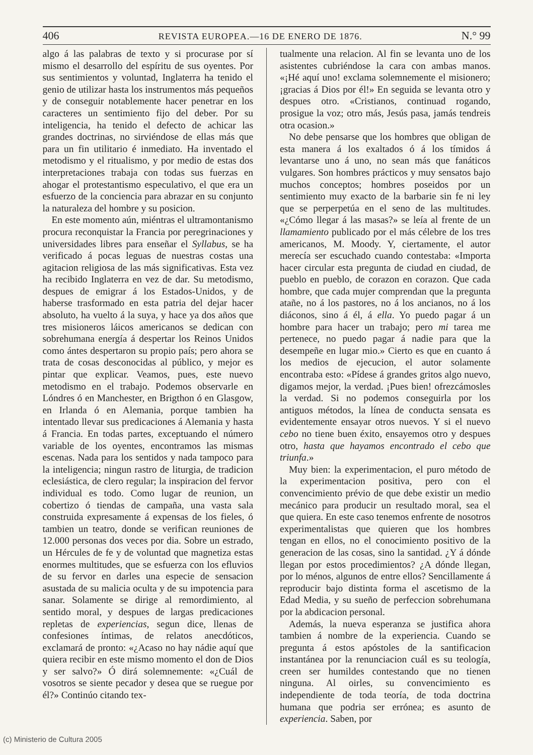406 REVISTA EUROPEA.—16 DE ENERO DE 1876. N.° 99
algo á las palabras de texto y si procurase por sí mismo el desarrollo del espíritu de sus oyentes. Por sus sentimientos y voluntad, Inglaterra ha tenido el genio de utilizar hasta los instrumentos más pequeños y de conseguir notablemente hacer penetrar en los caracteres un sentimiento fijo del deber. Por su inteligencia, ha tenido el defecto de achicar las grandes doctrinas, no sirviéndose de ellas más que para un fin utilitario é inmediato. Ha inventado el metodismo y el ritualismo, y por medio de estas dos interpretaciones trabaja con todas sus fuerzas en ahogar el protestantismo especulativo, el que era un esfuerzo de la conciencia para abrazar en su conjunto la naturaleza del hombre y su posicion.
En este momento aún, miéntras el ultramontanismo procura reconquistar la Francia por peregrinaciones y universidades libres para enseñar el Syllabus, se ha verificado á pocas leguas de nuestras costas una agitacion religiosa de las más significativas. Esta vez ha recibido Inglaterra en vez de dar. Su metodismo, despues de emigrar á los Estados-Unidos, y de haberse trasformado en esta patria del dejar hacer absoluto, ha vuelto á la suya, y hace ya dos años que tres misioneros láicos americanos se dedican con sobrehumana energía á despertar los Reinos Unidos como ántes despertaron su propio país; pero ahora se trata de cosas desconocidas al público, y mejor es pintar que explicar. Veamos, pues, este nuevo metodismo en el trabajo. Podemos observarle en Lóndres ó en Manchester, en Brigthon ó en Glasgow, en Irlanda ó en Alemania, porque tambien ha intentado llevar sus predicaciones á Alemania y hasta á Francia. En todas partes, exceptuando el número variable de los oyentes, encontramos las mismas escenas. Nada para los sentidos y nada tampoco para la inteligencia; ningun rastro de liturgia, de tradicion eclesiástica, de clero regular; la inspiracion del fervor individual es todo. Como lugar de reunion, un cobertizo ó tiendas de campaña, una vasta sala construida expresamente á expensas de los fieles, ó tambien un teatro, donde se verifican reuniones de 12.000 personas dos veces por dia. Sobre un estrado, un Hércules de fe y de voluntad que magnetiza estas enormes multitudes, que se esfuerza con los efluvios de su fervor en darles una especie de sensacion asustada de su malicia oculta y de su impotencia para sanar. Solamente se dirige al remordimiento, al sentido moral, y despues de largas predicaciones repletas de experiencias, segun dice, llenas de confesiones íntimas, de relatos anecdóticos, exclamará de pronto: «¿Acaso no hay nádie aquí que quiera recibir en este mismo momento el don de Dios y ser salvo?» Ó dirá solemnemente: «¿Cuál de vosotros se siente pecador y desea que se ruegue por él?» Continúo citando tex-
tualmente una relacion. Al fin se levanta uno de los asistentes cubriéndose la cara con ambas manos. «¡Hé aquí uno! exclama solemnemente el misionero; ¡gracias á Dios por él!» En seguida se levanta otro y despues otro. «Cristianos, continuad rogando, prosigue la voz; otro más, Jesús pasa, jamás tendreis otra ocasion.»
No debe pensarse que los hombres que obligan de esta manera á los exaltados ó á los tímidos á levantarse uno á uno, no sean más que fanáticos vulgares. Son hombres prácticos y muy sensatos bajo muchos conceptos; hombres poseidos por un sentimiento muy exacto de la barbarie sin fe ni ley que se perperpetúa en el seno de las multitudes. «¿Cómo llegar á las masas?» se leía al frente de un llamamiento publicado por el más célebre de los tres americanos, M. Moody. Y, ciertamente, el autor merecía ser escuchado cuando contestaba: «Importa hacer circular esta pregunta de ciudad en ciudad, de pueblo en pueblo, de corazon en corazon. Que cada hombre, que cada mujer comprendan que la pregunta atañe, no á los pastores, no á los ancianos, no á los diáconos, sino á él, á ella. Yo puedo pagar á un hombre para hacer un trabajo; pero mi tarea me pertenece, no puedo pagar á nadie para que la desempeñe en lugar mio.» Cierto es que en cuanto á los medios de ejecucion, el autor solamente encontraba esto: «Pídese á grandes gritos algo nuevo, digamos mejor, la verdad. ¡Pues bien! ofrezcámosles la verdad. Si no podemos conseguirla por los antiguos métodos, la línea de conducta sensata es evidentemente ensayar otros nuevos. Y si el nuevo cebo no tiene buen éxito, ensayemos otro y despues otro, hasta que hayamos encontrado el cebo que triunfa.»
Muy bien: la experimentacion, el puro método de la experimentacion positiva, pero con el convencimiento prévio de que debe existir un medio mecánico para producir un resultado moral, sea el que quiera. En este caso tenemos enfrente de nosotros experimentalistas que quieren que los hombres tengan en ellos, no el conocimiento positivo de la generacion de las cosas, sino la santidad. ¿Y á dónde llegan por estos procedimientos? ¿A dónde llegan, por lo ménos, algunos de entre ellos? Sencillamente á reproducir bajo distinta forma el ascetismo de la Edad Media, y su sueño de perfeccion sobrehumana por la abdicacion personal.
Además, la nueva esperanza se justifica ahora tambien á nombre de la experiencia. Cuando se pregunta á estos apóstoles de la santificacion instantánea por la renunciacion cuál es su teología, creen ser humildes contestando que no tienen ninguna. Al oirles, su convencimiento es independiente de toda teoría, de toda doctrina humana que podria ser errónea; es asunto de experiencia. Saben, por
(c) Ministerio de Cultura 2005